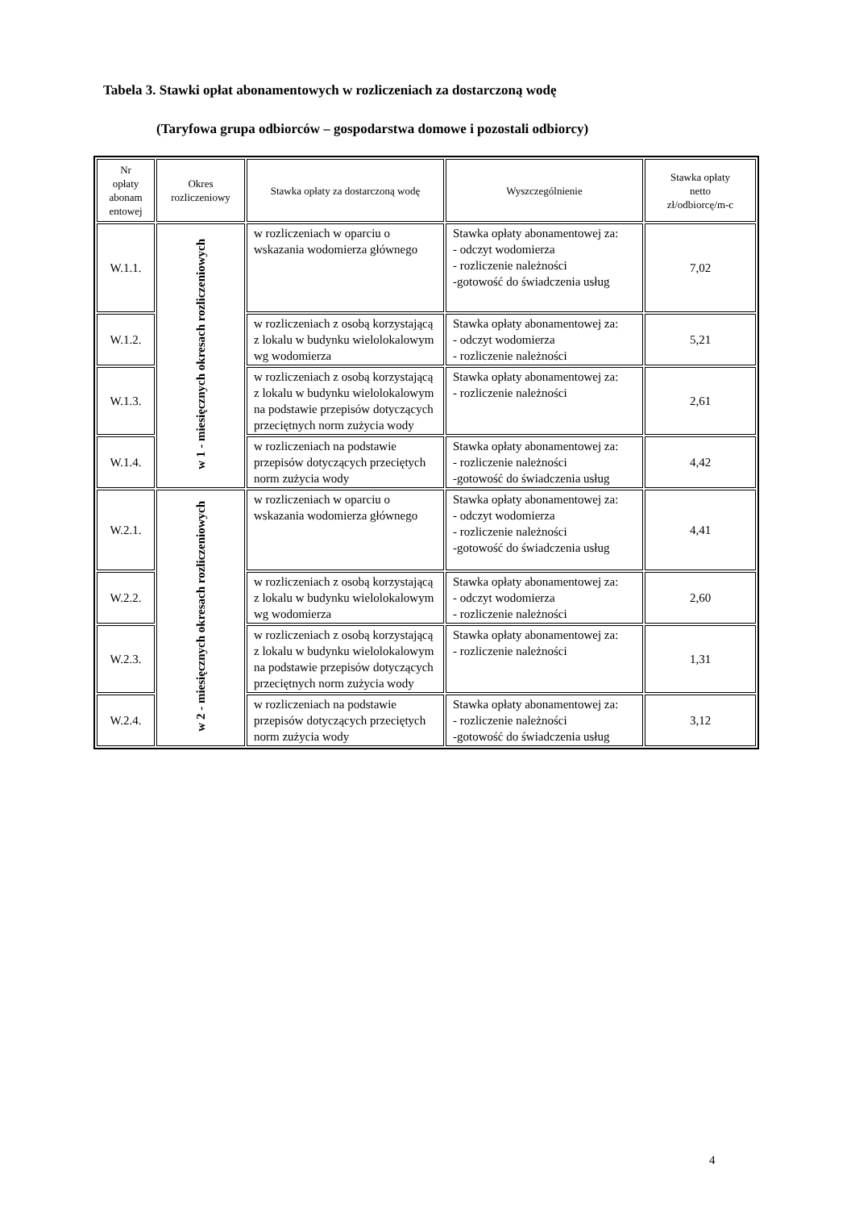Tabela 3. Stawki opłat abonamentowych w rozliczeniach za dostarczoną wodę
(Taryfowa grupa odbiorców – gospodarstwa domowe i pozostali odbiorcy)
| Nr opłaty abonam entowej | Okres rozliczeniowy | Stawka opłaty za dostarczoną wodę | Wyszczególnienie | Stawka opłaty netto zł/odbiorcę/m-c |
| --- | --- | --- | --- | --- |
| W.1.1. | w 1 - miesięcznych okresach rozliczeniowych | w rozliczeniach w oparciu o wskazania wodomierza głównego | Stawka opłaty abonamentowej za: - odczyt wodomierza - rozliczenie należności -gotowość do świadczenia usług | 7,02 |
| W.1.2. | | w rozliczeniach z osobą korzystającą z lokalu w budynku wielolokalowym wg wodomierza | Stawka opłaty abonamentowej za: - odczyt wodomierza - rozliczenie należności | 5,21 |
| W.1.3. | | w rozliczeniach z osobą korzystającą z lokalu w budynku wielolokalowym na podstawie przepisów dotyczących przeciętnych norm zużycia wody | Stawka opłaty abonamentowej za: - rozliczenie należności | 2,61 |
| W.1.4. | | w rozliczeniach na podstawie przepisów dotyczących przeciętych norm zużycia wody | Stawka opłaty abonamentowej za: - rozliczenie należności -gotowość do świadczenia usług | 4,42 |
| W.2.1. | w 2 - miesięcznych okresach rozliczeniowych | w rozliczeniach w oparciu o wskazania wodomierza głównego | Stawka opłaty abonamentowej za: - odczyt wodomierza - rozliczenie należności -gotowość do świadczenia usług | 4,41 |
| W.2.2. | | w rozliczeniach z osobą korzystającą z lokalu w budynku wielolokalowym wg wodomierza | Stawka opłaty abonamentowej za: - odczyt wodomierza - rozliczenie należności | 2,60 |
| W.2.3. | | w rozliczeniach z osobą korzystającą z lokalu w budynku wielolokalowym na podstawie przepisów dotyczących przeciętnych norm zużycia wody | Stawka opłaty abonamentowej za: - rozliczenie należności | 1,31 |
| W.2.4. | | w rozliczeniach na podstawie przepisów dotyczących przeciętych norm zużycia wody | Stawka opłaty abonamentowej za: - rozliczenie należności -gotowość do świadczenia usług | 3,12 |
4